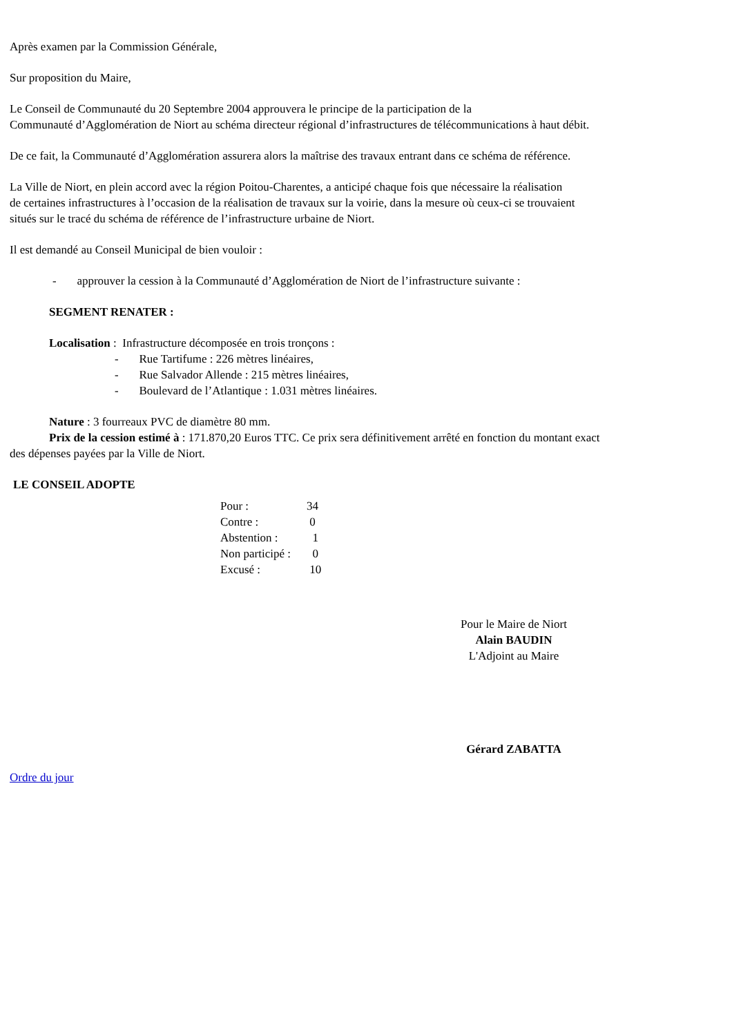Après examen par la Commission Générale,
Sur proposition du Maire,
Le Conseil de Communauté du 20 Septembre 2004 approuvera le principe de la participation de la
Communauté d’Agglomération de Niort au schéma directeur régional d’infrastructures de télécommunications à haut débit.
De ce fait, la Communauté d’Agglomération assurera alors la maîtrise des travaux entrant dans ce schéma de référence.
La Ville de Niort, en plein accord avec la région Poitou-Charentes, a anticipé chaque fois que nécessaire la réalisation
de certaines infrastructures à l’occasion de la réalisation de travaux sur la voirie, dans la mesure où ceux-ci se trouvaient
situés sur le tracé du schéma de référence de l’infrastructure urbaine de Niort.
Il est demandé au Conseil Municipal de bien vouloir :
- approuver la cession à la Communauté d’Agglomération de Niort de l’infrastructure suivante :
SEGMENT RENATER :
Localisation : Infrastructure décomposée en trois tronçons :
- Rue Tartifume : 226 mètres linéaires,
- Rue Salvador Allende : 215 mètres linéaires,
- Boulevard de l’Atlantique : 1.031 mètres linéaires.
Nature : 3 fourreaux PVC de diamètre 80 mm.
Prix de la cession estimé à : 171.870,20 Euros TTC. Ce prix sera définitivement arrêté en fonction du montant exact
des dépenses payées par la Ville de Niort.
LE CONSEIL ADOPTE
| Pour : | 34 |
| Contre : | 0 |
| Abstention : | 1 |
| Non participé : | 0 |
| Excusé : | 10 |
Pour le Maire de Niort
Alain BAUDIN
L'Adjoint au Maire
Gérard ZABATTA
Ordre du jour